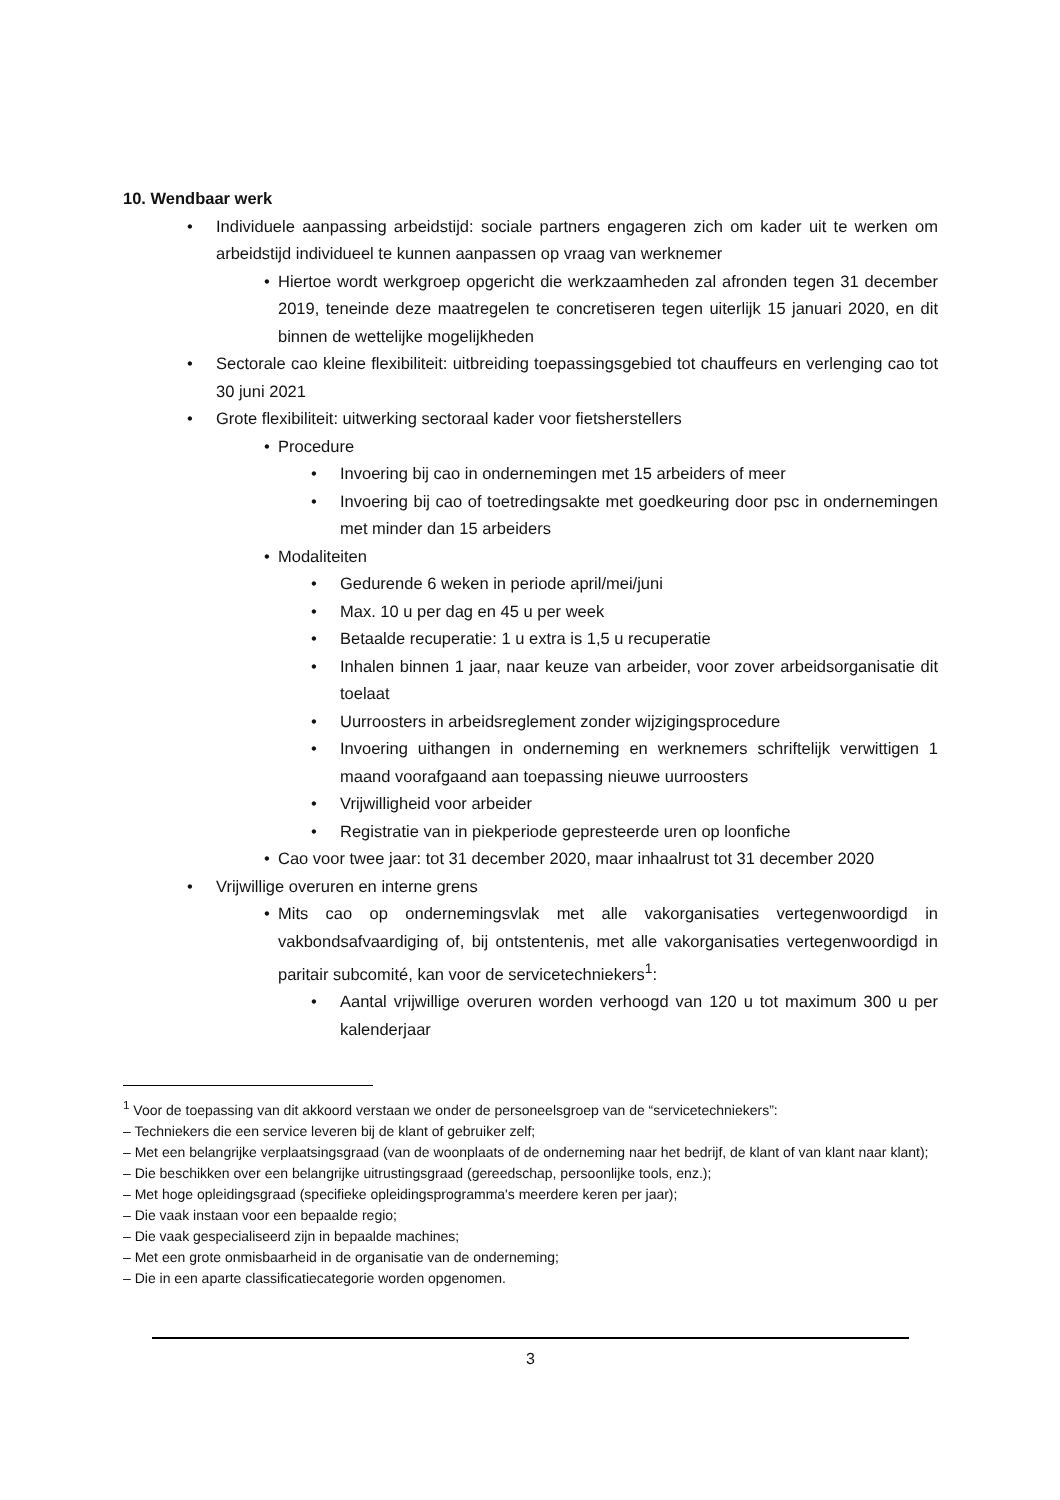10. Wendbaar werk
• Individuele aanpassing arbeidstijd: sociale partners engageren zich om kader uit te werken om arbeidstijd individueel te kunnen aanpassen op vraag van werknemer
• Hiertoe wordt werkgroep opgericht die werkzaamheden zal afronden tegen 31 december 2019, teneinde deze maatregelen te concretiseren tegen uiterlijk 15 januari 2020, en dit binnen de wettelijke mogelijkheden
• Sectorale cao kleine flexibiliteit: uitbreiding toepassingsgebied tot chauffeurs en verlenging cao tot 30 juni 2021
• Grote flexibiliteit: uitwerking sectoraal kader voor fietsherstellers
• Procedure
• Invoering bij cao in ondernemingen met 15 arbeiders of meer
• Invoering bij cao of toetredingsakte met goedkeuring door psc in ondernemingen met minder dan 15 arbeiders
• Modaliteiten
• Gedurende 6 weken in periode april/mei/juni
• Max. 10 u per dag en 45 u per week
• Betaalde recuperatie: 1 u extra is 1,5 u recuperatie
• Inhalen binnen 1 jaar, naar keuze van arbeider, voor zover arbeidsorganisatie dit toelaat
• Uurroosters in arbeidsreglement zonder wijzigingsprocedure
• Invoering uithangen in onderneming en werknemers schriftelijk verwittigen 1 maand voorafgaand aan toepassing nieuwe uurroosters
• Vrijwilligheid voor arbeider
• Registratie van in piekperiode gepresteerde uren op loonfiche
• Cao voor twee jaar: tot 31 december 2020, maar inhaalrust tot 31 december 2020
• Vrijwillige overuren en interne grens
• Mits cao op ondernemingsvlak met alle vakorganisaties vertegenwoordigd in vakbondsafvaardiging of, bij ontstentenis, met alle vakorganisaties vertegenwoordigd in paritair subcomité, kan voor de servicetechniekers<sup>1</sup>:
• Aantal vrijwillige overuren worden verhoogd van 120 u tot maximum 300 u per kalenderjaar
<sup>1</sup> Voor de toepassing van dit akkoord verstaan we onder de personeelsgroep van de “servicetechniekers”:
– Techniekers die een service leveren bij de klant of gebruiker zelf;
– Met een belangrijke verplaatsingsgraad (van de woonplaats of de onderneming naar het bedrijf, de klant of van klant naar klant);
– Die beschikken over een belangrijke uitrustingsgraad (gereedschap, persoonlijke tools, enz.);
– Met hoge opleidingsgraad (specifieke opleidingsprogramma's meerdere keren per jaar);
– Die vaak instaan voor een bepaalde regio;
– Die vaak gespecialiseerd zijn in bepaalde machines;
– Met een grote onmisbaarheid in de organisatie van de onderneming;
– Die in een aparte classificatiecategorie worden opgenomen.
3